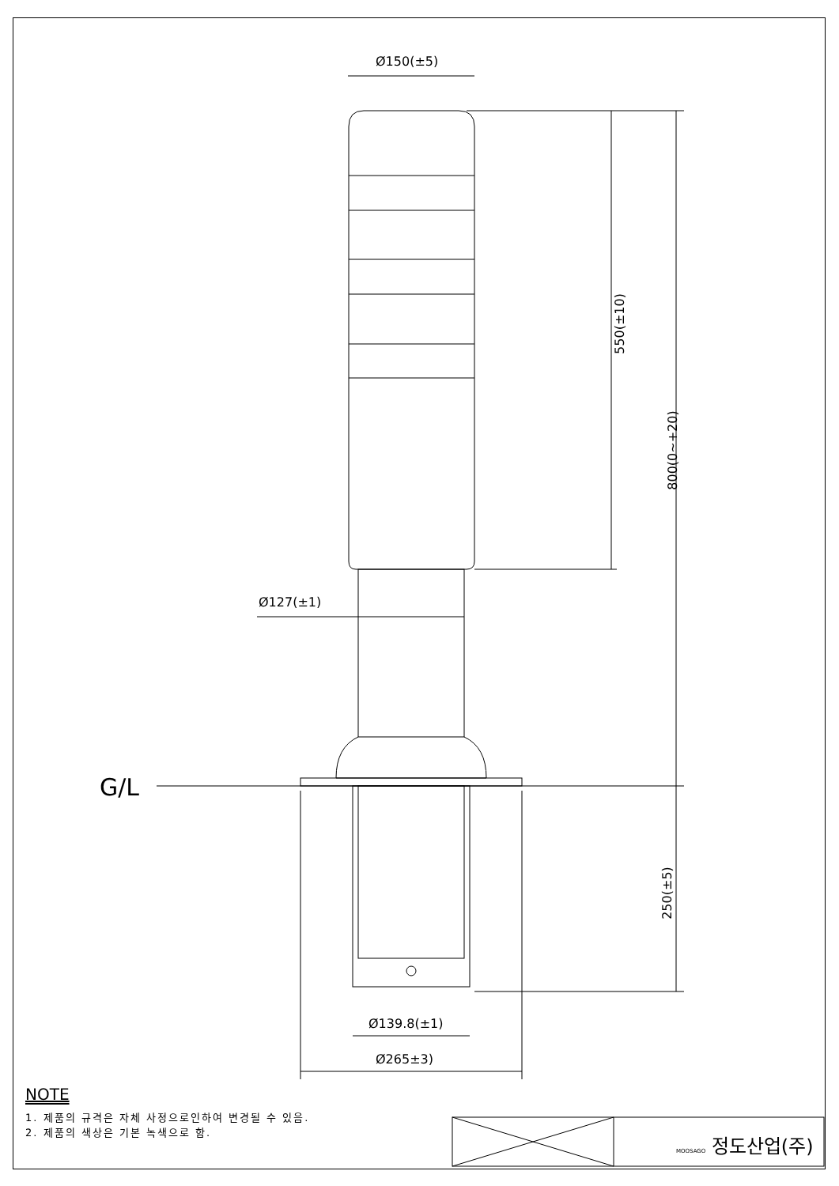Ø150(±5)
550(±10)
800(0~+20)
250(±5)
Ø127(±1)
G/L
Ø139.8(±1)
Ø265±3)
NOTE
1. 제품의 규격은 자체 사정으로인하여 변경될 수 있음.
2. 제품의 색상은 기본 녹색으로 함.
MOOSAGO 정도산업(주)